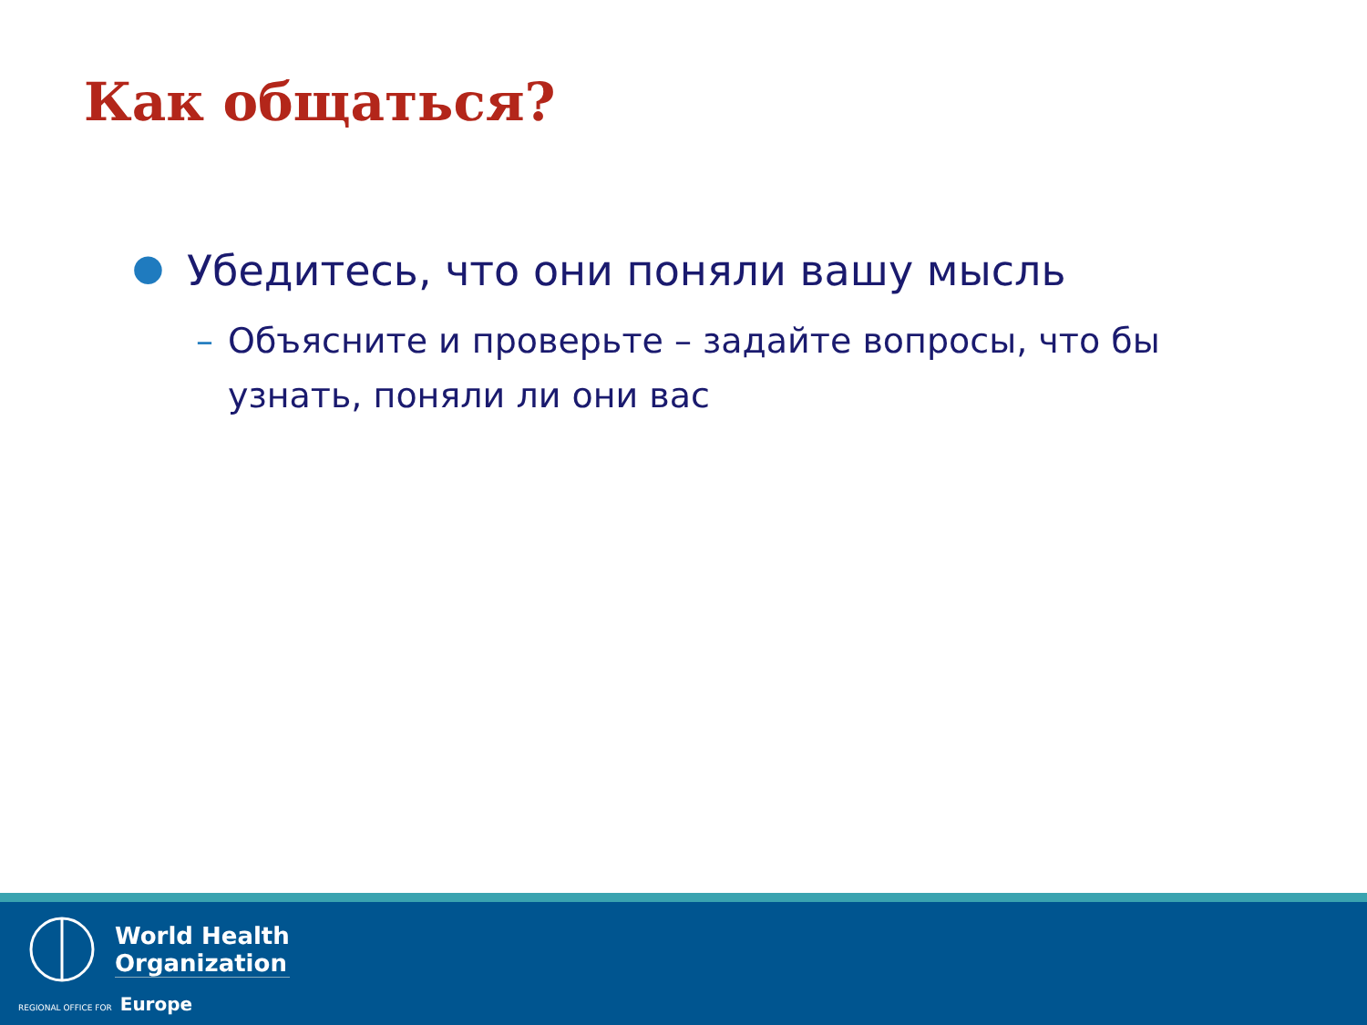Как общаться?
● Убедитесь, что они поняли вашу мысль
– Объясните и проверьте – задайте вопросы, что бы узнать, поняли ли они вас
World Health
Organization
REGIONAL OFFICE FOR Europe